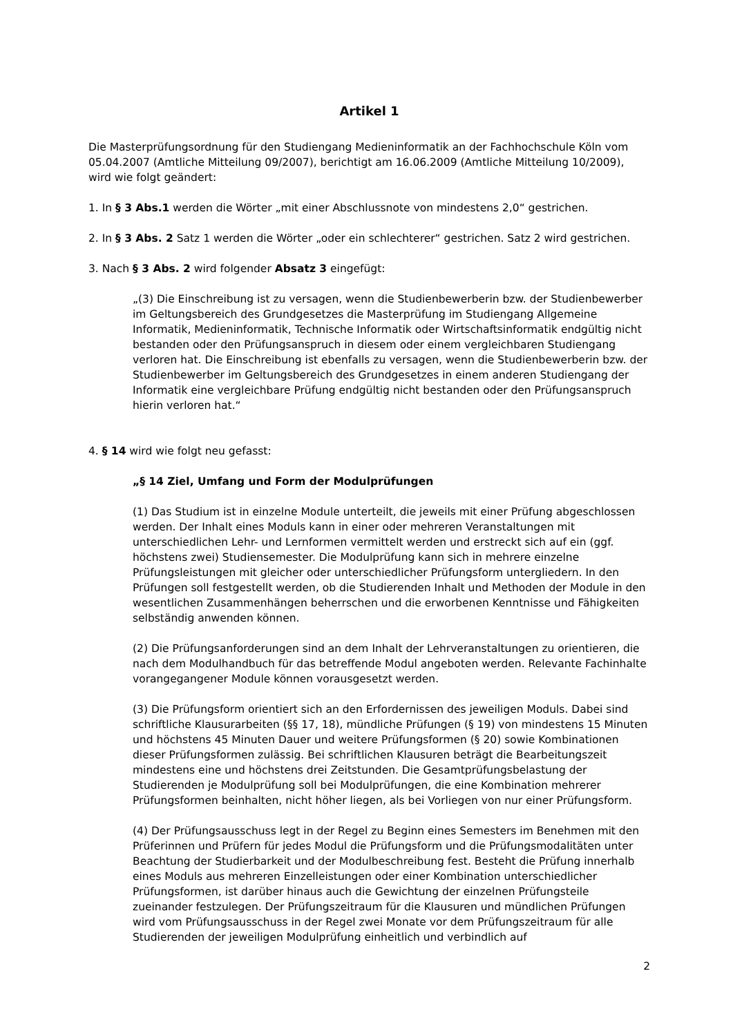Artikel 1
Die Masterprüfungsordnung für den Studiengang Medieninformatik an der Fachhochschule Köln vom 05.04.2007 (Amtliche Mitteilung 09/2007), berichtigt am 16.06.2009 (Amtliche Mitteilung 10/2009), wird wie folgt geändert:
1. In § 3 Abs.1 werden die Wörter „mit einer Abschlussnote von mindestens 2,0“ gestrichen.
2. In § 3 Abs. 2 Satz 1 werden die Wörter „oder ein schlechterer“ gestrichen. Satz 2 wird gestrichen.
3. Nach § 3 Abs. 2 wird folgender Absatz 3 eingefügt:
„(3) Die Einschreibung ist zu versagen, wenn die Studienbewerberin bzw. der Studienbewerber im Geltungsbereich des Grundgesetzes die Masterprüfung im Studiengang Allgemeine Informatik, Medieninformatik, Technische Informatik oder Wirtschaftsinformatik endgültig nicht bestanden oder den Prüfungsanspruch in diesem oder einem vergleichbaren Studiengang verloren hat. Die Einschreibung ist ebenfalls zu versagen, wenn die Studienbewerberin bzw. der Studienbewerber im Geltungsbereich des Grundgesetzes in einem anderen Studiengang der Informatik eine vergleichbare Prüfung endgültig nicht bestanden oder den Prüfungsanspruch hierin verloren hat.“
4. § 14 wird wie folgt neu gefasst:
„§ 14 Ziel, Umfang und Form der Modulprüfungen
(1) Das Studium ist in einzelne Module unterteilt, die jeweils mit einer Prüfung abgeschlossen werden. Der Inhalt eines Moduls kann in einer oder mehreren Veranstaltungen mit unterschiedlichen Lehr- und Lernformen vermittelt werden und erstreckt sich auf ein (ggf. höchstens zwei) Studiensemester. Die Modulprüfung kann sich in mehrere einzelne Prüfungsleistungen mit gleicher oder unterschiedlicher Prüfungsform untergliedern. In den Prüfungen soll festgestellt werden, ob die Studierenden Inhalt und Methoden der Module in den wesentlichen Zusammenhängen beherrschen und die erworbenen Kenntnisse und Fähigkeiten selbständig anwenden können.
(2) Die Prüfungsanforderungen sind an dem Inhalt der Lehrveranstaltungen zu orientieren, die nach dem Modulhandbuch für das betreffende Modul angeboten werden. Relevante Fachinhalte vorangegangener Module können vorausgesetzt werden.
(3) Die Prüfungsform orientiert sich an den Erfordernissen des jeweiligen Moduls. Dabei sind schriftliche Klausurarbeiten (§§ 17, 18), mündliche Prüfungen (§ 19) von mindestens 15 Minuten und höchstens 45 Minuten Dauer und weitere Prüfungsformen (§ 20) sowie Kombinationen dieser Prüfungsformen zulässig. Bei schriftlichen Klausuren beträgt die Bearbeitungszeit mindestens eine und höchstens drei Zeitstunden. Die Gesamtprüfungsbelastung der Studierenden je Modulprüfung soll bei Modulprüfungen, die eine Kombination mehrerer Prüfungsformen beinhalten, nicht höher liegen, als bei Vorliegen von nur einer Prüfungsform.
(4) Der Prüfungsausschuss legt in der Regel zu Beginn eines Semesters im Benehmen mit den Prüferinnen und Prüfern für jedes Modul die Prüfungsform und die Prüfungsmodalitäten unter Beachtung der Studierbarkeit und der Modulbeschreibung fest. Besteht die Prüfung innerhalb eines Moduls aus mehreren Einzelleistungen oder einer Kombination unterschiedlicher Prüfungsformen, ist darüber hinaus auch die Gewichtung der einzelnen Prüfungsteile zueinander festzulegen. Der Prüfungszeitraum für die Klausuren und mündlichen Prüfungen wird vom Prüfungsausschuss in der Regel zwei Monate vor dem Prüfungszeitraum für alle Studierenden der jeweiligen Modulprüfung einheitlich und verbindlich auf
2